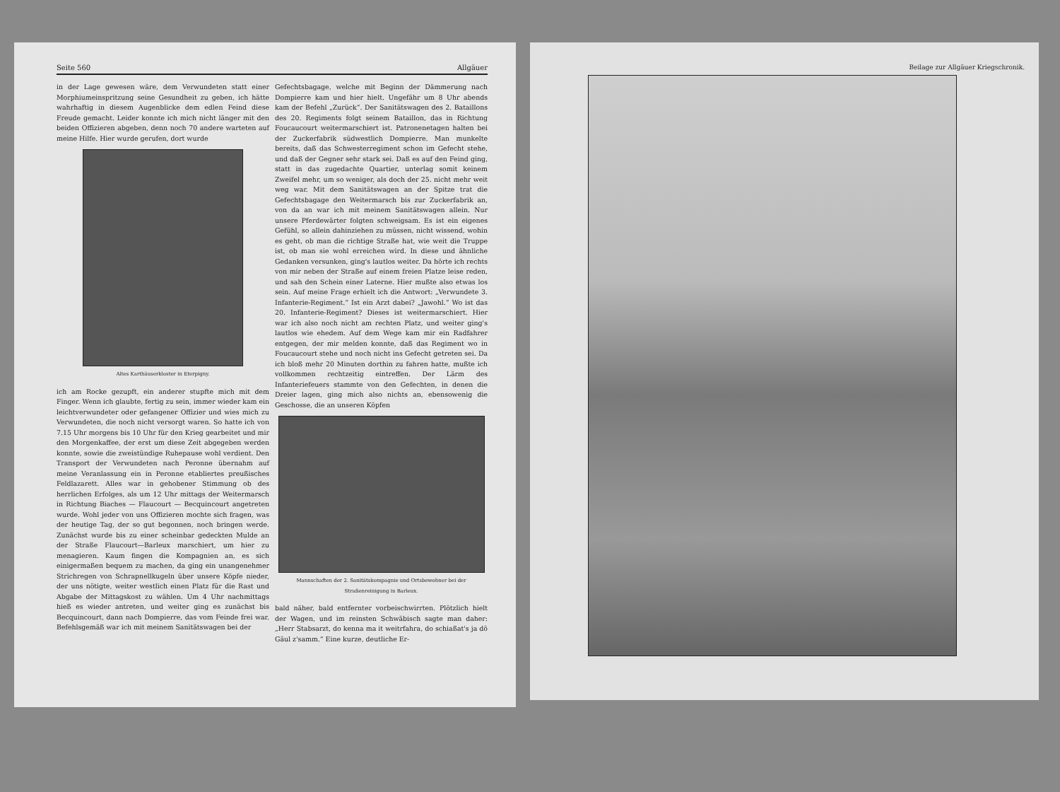Seite 560 Allgäuer
in der Lage gewesen wäre, dem Verwundeten statt einer Morphiumeinspritzung seine Gesundheit zu geben, ich hätte wahrhaftig in diesem Augenblicke dem edlen Feind diese Freude gemacht. Leider konnte ich mich nicht länger mit den beiden Offizieren abgeben, denn noch 70 andere warteten auf meine Hilfe. Hier wurde gerufen, dort wurde
Altes Karthäuserkloster in Eterpigny.
ich am Rocke gezupft, ein anderer stupfte mich mit dem Finger. Wenn ich glaubte, fertig zu sein, immer wieder kam ein leichtverwundeter oder gefangener Offizier und wies mich zu Verwundeten, die noch nicht versorgt waren. So hatte ich von 7.15 Uhr morgens bis 10 Uhr für den Krieg gearbeitet und mir den Morgenkaffee, der erst um diese Zeit abgegeben werden konnte, sowie die zweistündige Ruhepause wohl verdient. Den Transport der Verwundeten nach Peronne übernahm auf meine Veranlassung ein in Peronne etabliertes preußisches Feldlazarett. Alles war in gehobener Stimmung ob des herrlichen Erfolges, als um 12 Uhr mittags der Weitermarsch in Richtung Biaches — Flaucourt — Becquincourt angetreten wurde. Wohl jeder von uns Offizieren mochte sich fragen, was der heutige Tag, der so gut begonnen, noch bringen werde. Zunächst wurde bis zu einer scheinbar gedeckten Mulde an der Straße Flaucourt—Barleux marschiert, um hier zu menagieren. Kaum fingen die Kompagnien an, es sich einigermaßen bequem zu machen, da ging ein unangenehmer Strichregen von Schrapnellkugeln über unsere Köpfe nieder, der uns nötigte, weiter westlich einen Platz für die Rast und Abgabe der Mittagskost zu wählen. Um 4 Uhr nachmittags hieß es wieder antreten, und weiter ging es zunächst bis Becquincourt, dann nach Dompierre, das vom Feinde frei war. Befehlsgemäß war ich mit meinem Sanitätswagen bei der
Gefechtsbagage, welche mit Beginn der Dämmerung nach Dompierre kam und hier hielt. Ungefähr um 8 Uhr abends kam der Befehl „Zurück“. Der Sanitätswagen des 2. Bataillons des 20. Regiments folgt seinem Bataillon, das in Richtung Foucaucourt weitermarschiert ist. Patronenetagen halten bei der Zuckerfabrik südwestlich Dompierre. Man munkelte bereits, daß das Schwesterregiment schon im Gefecht stehe, und daß der Gegner sehr stark sei. Daß es auf den Feind ging, statt in das zugedachte Quartier, unterlag somit keinem Zweifel mehr, um so weniger, als doch der 25. nicht mehr weit weg war. Mit dem Sanitätswagen an der Spitze trat die Gefechtsbagage den Weitermarsch bis zur Zuckerfabrik an, von da an war ich mit meinem Sanitätswagen allein. Nur unsere Pferdewärter folgten schweigsam. Es ist ein eigenes Gefühl, so allein dahinziehen zu müssen, nicht wissend, wohin es geht, ob man die richtige Straße hat, wie weit die Truppe ist, ob man sie wohl erreichen wird. In diese und ähnliche Gedanken versunken, ging's lautlos weiter. Da hörte ich rechts von mir neben der Straße auf einem freien Platze leise reden, und sah den Schein einer Laterne. Hier mußte also etwas los sein. Auf meine Frage erhielt ich die Antwort: „Verwundete 3. Infanterie-Regiment.“ Ist ein Arzt dabei? „Jawohl.“ Wo ist das 20. Infanterie-Regiment? Dieses ist weitermarschiert. Hier war ich also noch nicht am rechten Platz, und weiter ging's lautlos wie ehedem. Auf dem Wege kam mir ein Radfahrer entgegen, der mir melden konnte, daß das Regiment wo in Foucaucourt stehe und noch nicht ins Gefecht getreten sei. Da ich bloß mehr 20 Minuten dorthin zu fahren hatte, mußte ich vollkommen rechtzeitig eintreffen. Der Lärm des Infanteriefeuers stammte von den Gefechten, in denen die Dreier lagen, ging mich also nichts an, ebensowenig die Geschosse, die an unseren Köpfen
Mannschaften der 2. Sanitätskompagnie und Ortsbewohner bei der Straßenreinigung in Barleux.
bald näher, bald entfernter vorbeischwirrten. Plötzlich hielt der Wagen, und im reinsten Schwäbisch sagte man daher: „Herr Stabsarzt, do kenna ma it weitrfahra, do schiaßat's ja dö Gäul z'samm.“ Eine kurze, deutliche Er-
Beilage zur Allgäuer Kriegschronik.